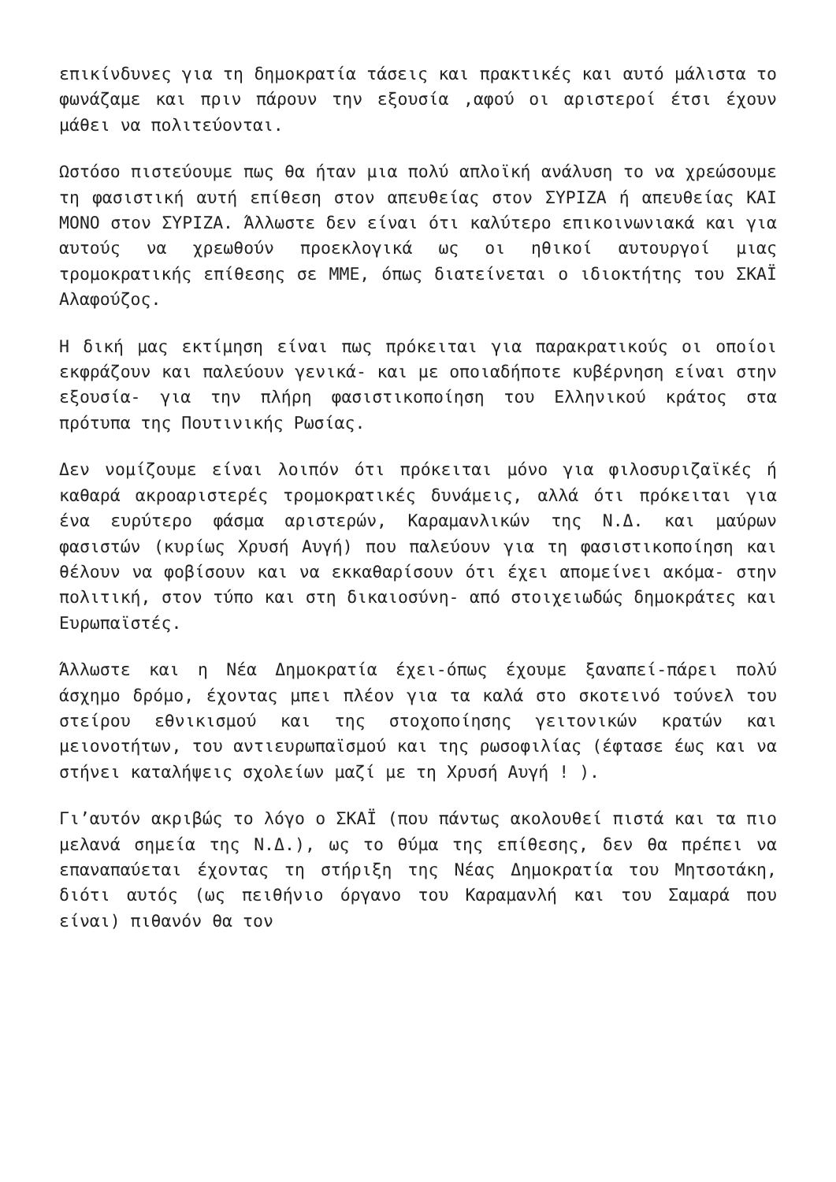επικίνδυνες για τη δημοκρατία τάσεις και πρακτικές και αυτό μάλιστα το φωνάζαμε και πριν πάρουν την εξουσία ,αφού οι αριστεροί έτσι έχουν μάθει να πολιτεύονται.
Ωστόσο πιστεύουμε πως θα ήταν μια πολύ απλοϊκή ανάλυση το να χρεώσουμε τη φασιστική αυτή επίθεση στον απευθείας στον ΣΥΡΙΖΑ ή απευθείας ΚΑΙ ΜΟΝΟ στον ΣΥΡΙΖΑ. Άλλωστε δεν είναι ότι καλύτερο επικοινωνιακά και για αυτούς να χρεωθούν προεκλογικά ως οι ηθικοί αυτουργοί μιας τρομοκρατικής επίθεσης σε ΜΜΕ, όπως διατείνεται ο ιδιοκτήτης του ΣΚΑΪ Αλαφούζος.
Η δική μας εκτίμηση είναι πως πρόκειται για παρακρατικούς οι οποίοι εκφράζουν και παλεύουν γενικά- και με οποιαδήποτε κυβέρνηση είναι στην εξουσία- για την πλήρη φασιστικοποίηση του Ελληνικού κράτος στα πρότυπα της Πουτινικής Ρωσίας.
Δεν νομίζουμε είναι λοιπόν ότι πρόκειται μόνο για φιλοσυριζαϊκές ή καθαρά ακροαριστερές τρομοκρατικές δυνάμεις, αλλά ότι πρόκειται για ένα ευρύτερο φάσμα αριστερών, Καραμανλικών της Ν.Δ. και μαύρων φασιστών (κυρίως Χρυσή Αυγή) που παλεύουν για τη φασιστικοποίηση και θέλουν να φοβίσουν και να εκκαθαρίσουν ότι έχει απομείνει ακόμα- στην πολιτική, στον τύπο και στη δικαιοσύνη- από στοιχειωδώς δημοκράτες και Ευρωπαϊστές.
Άλλωστε και η Νέα Δημοκρατία έχει-όπως έχουμε ξαναπεί-πάρει πολύ άσχημο δρόμο, έχοντας μπει πλέον για τα καλά στο σκοτεινό τούνελ του στείρου εθνικισμού και της στοχοποίησης γειτονικών κρατών και μειονοτήτων, του αντιευρωπαϊσμού και της ρωσοφιλίας (έφτασε έως και να στήνει καταλήψεις σχολείων μαζί με τη Χρυσή Αυγή ! ).
Γι’αυτόν ακριβώς το λόγο ο ΣΚΑΪ (που πάντως ακολουθεί πιστά και τα πιο μελανά σημεία της Ν.Δ.), ως το θύμα της επίθεσης, δεν θα πρέπει να επαναπαύεται έχοντας τη στήριξη της Νέας Δημοκρατία του Μητσοτάκη, διότι αυτός (ως πειθήνιο όργανο του Καραμανλή και του Σαμαρά που είναι) πιθανόν θα τον